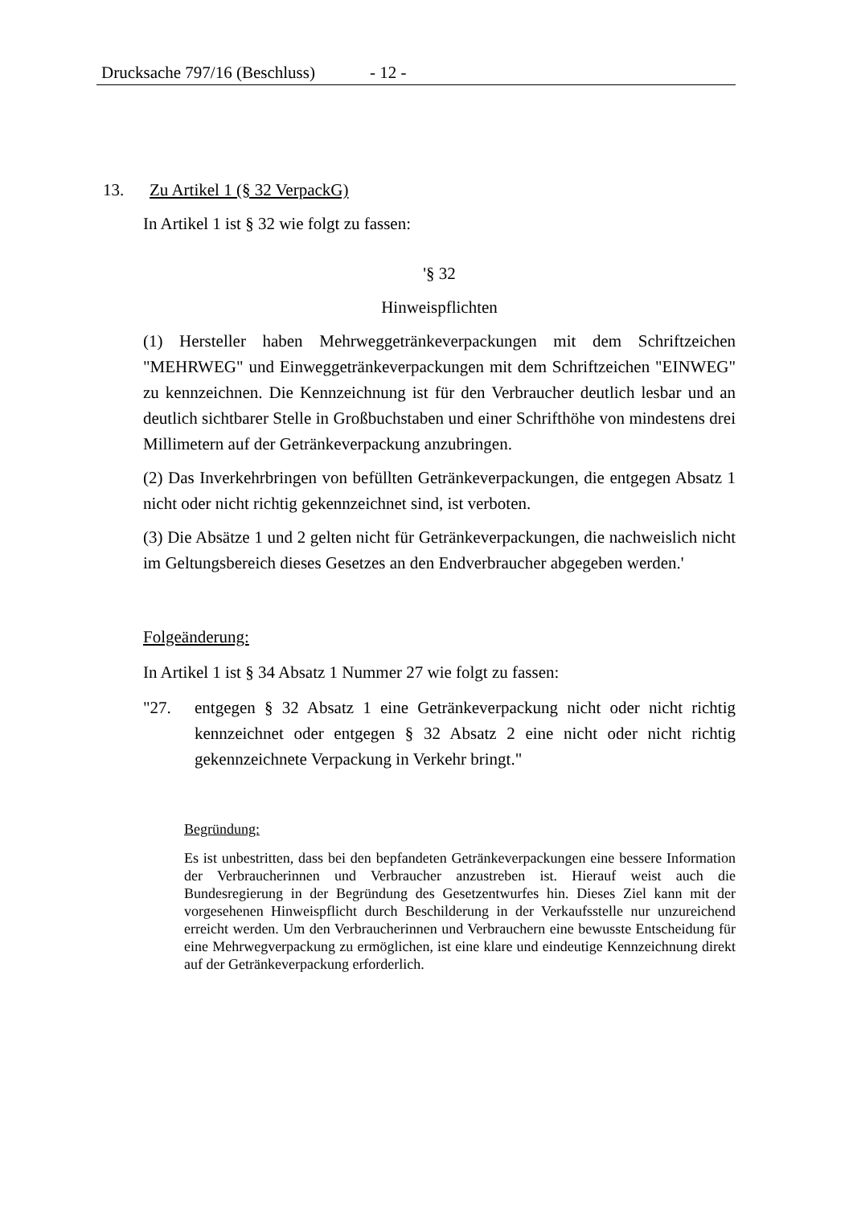Drucksache 797/16 (Beschluss) - 12 -
13. Zu Artikel 1 (§ 32 VerpackG)
In Artikel 1 ist § 32 wie folgt zu fassen:
'§ 32
Hinweispflichten
(1) Hersteller haben Mehrweggetränkeverpackungen mit dem Schriftzeichen "MEHRWEG" und Einweggetränkeverpackungen mit dem Schriftzeichen "EINWEG" zu kennzeichnen. Die Kennzeichnung ist für den Verbraucher deutlich lesbar und an deutlich sichtbarer Stelle in Großbuchstaben und einer Schrifthöhe von mindestens drei Millimetern auf der Getränkeverpackung anzubringen.
(2) Das Inverkehrbringen von befüllten Getränkeverpackungen, die entgegen Absatz 1 nicht oder nicht richtig gekennzeichnet sind, ist verboten.
(3) Die Absätze 1 und 2 gelten nicht für Getränkeverpackungen, die nachweislich nicht im Geltungsbereich dieses Gesetzes an den Endverbraucher abgegeben werden.'
Folgeänderung:
In Artikel 1 ist § 34 Absatz 1 Nummer 27 wie folgt zu fassen:
"27. entgegen § 32 Absatz 1 eine Getränkeverpackung nicht oder nicht richtig kennzeichnet oder entgegen § 32 Absatz 2 eine nicht oder nicht richtig gekennzeichnete Verpackung in Verkehr bringt."
Begründung:
Es ist unbestritten, dass bei den bepfandeten Getränkeverpackungen eine bessere Information der Verbraucherinnen und Verbraucher anzustreben ist. Hierauf weist auch die Bundesregierung in der Begründung des Gesetzentwurfes hin. Dieses Ziel kann mit der vorgesehenen Hinweispflicht durch Beschilderung in der Verkaufsstelle nur unzureichend erreicht werden. Um den Verbraucherinnen und Verbrauchern eine bewusste Entscheidung für eine Mehrwegverpackung zu ermöglichen, ist eine klare und eindeutige Kennzeichnung direkt auf der Getränkeverpackung erforderlich.